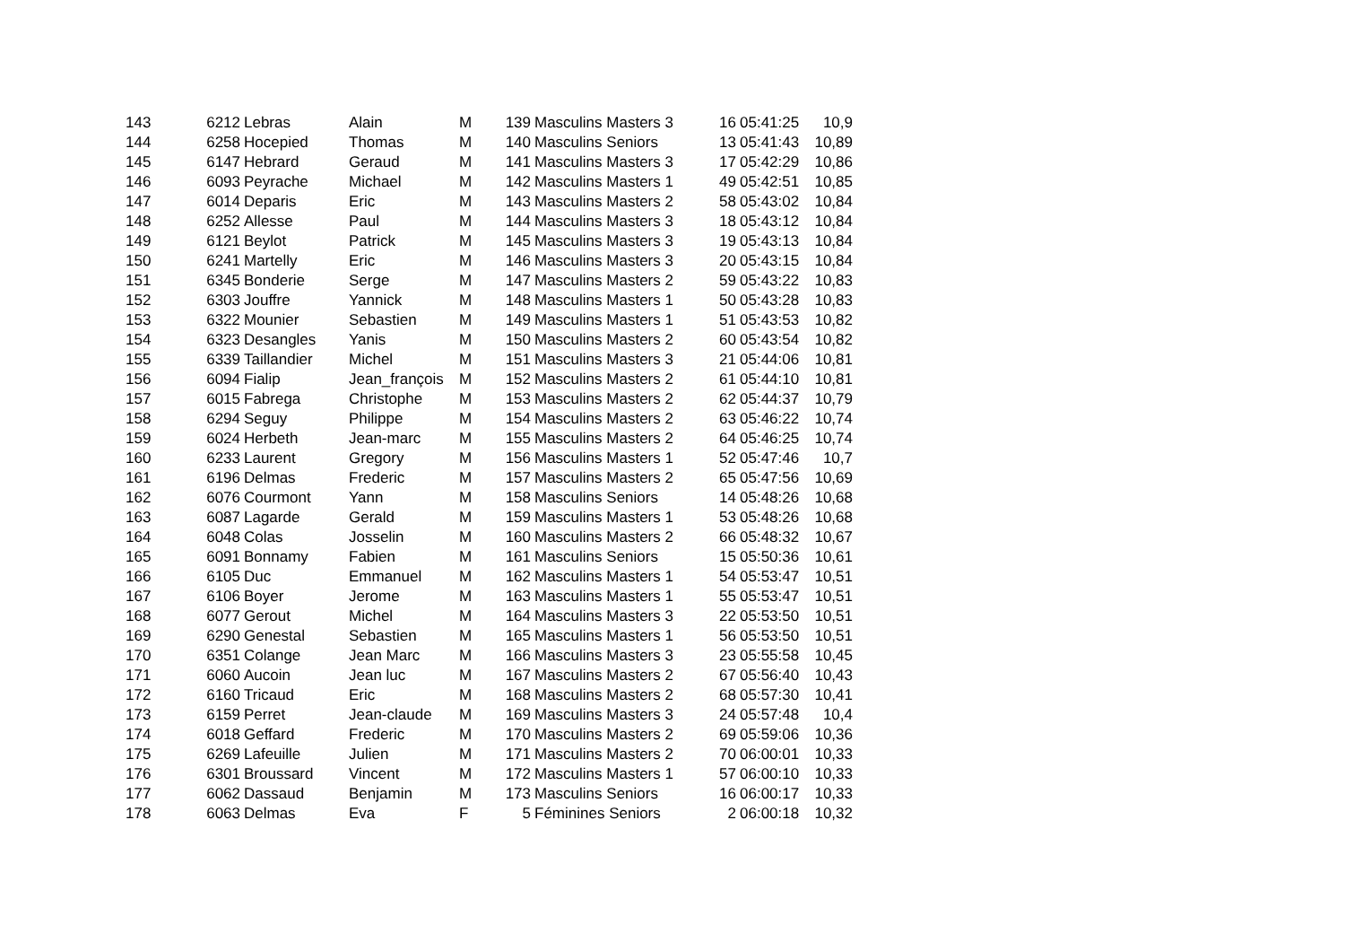| 143 | 6212 | Lebras | Alain | M | 139 | Masculins Masters 3 | 16 | 05:41:25 | 10,9 |
| 144 | 6258 | Hocepied | Thomas | M | 140 | Masculins Seniors | 13 | 05:41:43 | 10,89 |
| 145 | 6147 | Hebrard | Geraud | M | 141 | Masculins Masters 3 | 17 | 05:42:29 | 10,86 |
| 146 | 6093 | Peyrache | Michael | M | 142 | Masculins Masters 1 | 49 | 05:42:51 | 10,85 |
| 147 | 6014 | Deparis | Eric | M | 143 | Masculins Masters 2 | 58 | 05:43:02 | 10,84 |
| 148 | 6252 | Allesse | Paul | M | 144 | Masculins Masters 3 | 18 | 05:43:12 | 10,84 |
| 149 | 6121 | Beylot | Patrick | M | 145 | Masculins Masters 3 | 19 | 05:43:13 | 10,84 |
| 150 | 6241 | Martelly | Eric | M | 146 | Masculins Masters 3 | 20 | 05:43:15 | 10,84 |
| 151 | 6345 | Bonderie | Serge | M | 147 | Masculins Masters 2 | 59 | 05:43:22 | 10,83 |
| 152 | 6303 | Jouffre | Yannick | M | 148 | Masculins Masters 1 | 50 | 05:43:28 | 10,83 |
| 153 | 6322 | Mounier | Sebastien | M | 149 | Masculins Masters 1 | 51 | 05:43:53 | 10,82 |
| 154 | 6323 | Desangles | Yanis | M | 150 | Masculins Masters 2 | 60 | 05:43:54 | 10,82 |
| 155 | 6339 | Taillandier | Michel | M | 151 | Masculins Masters 3 | 21 | 05:44:06 | 10,81 |
| 156 | 6094 | Fialip | Jean_françois | M | 152 | Masculins Masters 2 | 61 | 05:44:10 | 10,81 |
| 157 | 6015 | Fabrega | Christophe | M | 153 | Masculins Masters 2 | 62 | 05:44:37 | 10,79 |
| 158 | 6294 | Seguy | Philippe | M | 154 | Masculins Masters 2 | 63 | 05:46:22 | 10,74 |
| 159 | 6024 | Herbeth | Jean-marc | M | 155 | Masculins Masters 2 | 64 | 05:46:25 | 10,74 |
| 160 | 6233 | Laurent | Gregory | M | 156 | Masculins Masters 1 | 52 | 05:47:46 | 10,7 |
| 161 | 6196 | Delmas | Frederic | M | 157 | Masculins Masters 2 | 65 | 05:47:56 | 10,69 |
| 162 | 6076 | Courmont | Yann | M | 158 | Masculins Seniors | 14 | 05:48:26 | 10,68 |
| 163 | 6087 | Lagarde | Gerald | M | 159 | Masculins Masters 1 | 53 | 05:48:26 | 10,68 |
| 164 | 6048 | Colas | Josselin | M | 160 | Masculins Masters 2 | 66 | 05:48:32 | 10,67 |
| 165 | 6091 | Bonnamy | Fabien | M | 161 | Masculins Seniors | 15 | 05:50:36 | 10,61 |
| 166 | 6105 | Duc | Emmanuel | M | 162 | Masculins Masters 1 | 54 | 05:53:47 | 10,51 |
| 167 | 6106 | Boyer | Jerome | M | 163 | Masculins Masters 1 | 55 | 05:53:47 | 10,51 |
| 168 | 6077 | Gerout | Michel | M | 164 | Masculins Masters 3 | 22 | 05:53:50 | 10,51 |
| 169 | 6290 | Genestal | Sebastien | M | 165 | Masculins Masters 1 | 56 | 05:53:50 | 10,51 |
| 170 | 6351 | Colange | Jean Marc | M | 166 | Masculins Masters 3 | 23 | 05:55:58 | 10,45 |
| 171 | 6060 | Aucoin | Jean luc | M | 167 | Masculins Masters 2 | 67 | 05:56:40 | 10,43 |
| 172 | 6160 | Tricaud | Eric | M | 168 | Masculins Masters 2 | 68 | 05:57:30 | 10,41 |
| 173 | 6159 | Perret | Jean-claude | M | 169 | Masculins Masters 3 | 24 | 05:57:48 | 10,4 |
| 174 | 6018 | Geffard | Frederic | M | 170 | Masculins Masters 2 | 69 | 05:59:06 | 10,36 |
| 175 | 6269 | Lafeuille | Julien | M | 171 | Masculins Masters 2 | 70 | 06:00:01 | 10,33 |
| 176 | 6301 | Broussard | Vincent | M | 172 | Masculins Masters 1 | 57 | 06:00:10 | 10,33 |
| 177 | 6062 | Dassaud | Benjamin | M | 173 | Masculins Seniors | 16 | 06:00:17 | 10,33 |
| 178 | 6063 | Delmas | Eva | F | 5 | Féminines Seniors | 2 | 06:00:18 | 10,32 |